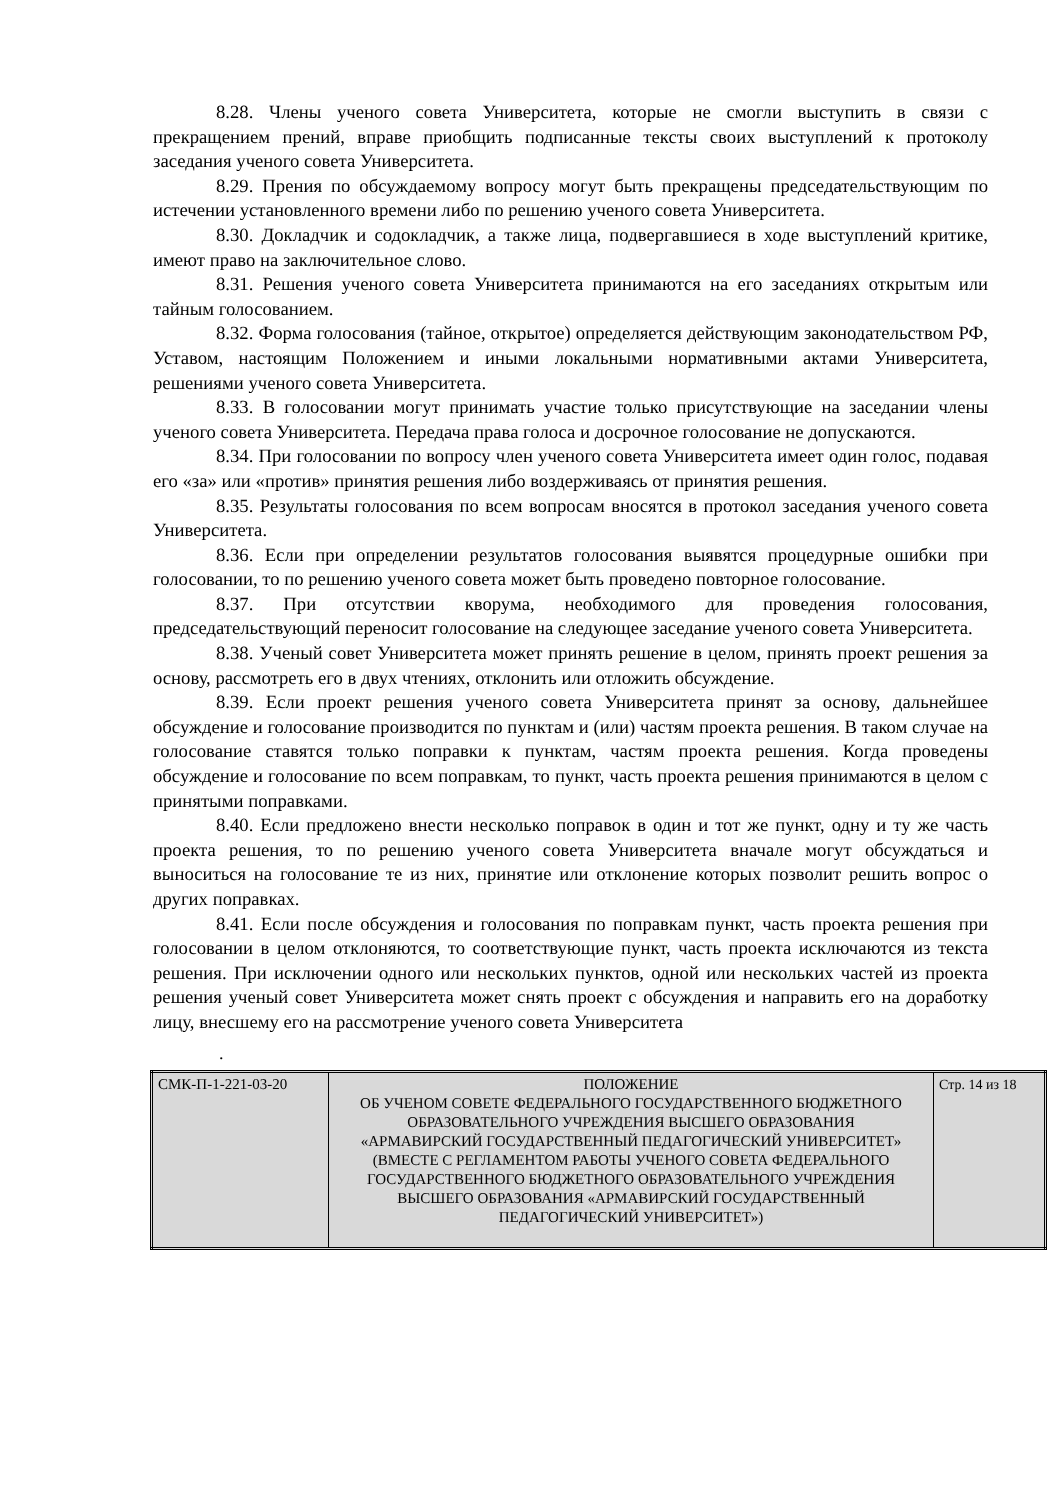8.28. Члены ученого совета Университета, которые не смогли выступить в связи с прекращением прений, вправе приобщить подписанные тексты своих выступлений к протоколу заседания ученого совета Университета.
8.29. Прения по обсуждаемому вопросу могут быть прекращены председательствующим по истечении установленного времени либо по решению ученого совета Университета.
8.30. Докладчик и содокладчик, а также лица, подвергавшиеся в ходе выступлений критике, имеют право на заключительное слово.
8.31. Решения ученого совета Университета принимаются на его заседаниях открытым или тайным голосованием.
8.32. Форма голосования (тайное, открытое) определяется действующим законодательством РФ, Уставом, настоящим Положением и иными локальными нормативными актами Университета, решениями ученого совета Университета.
8.33. В голосовании могут принимать участие только присутствующие на заседании члены ученого совета Университета. Передача права голоса и досрочное голосование не допускаются.
8.34. При голосовании по вопросу член ученого совета Университета имеет один голос, подавая его «за» или «против» принятия решения либо воздерживаясь от принятия решения.
8.35. Результаты голосования по всем вопросам вносятся в протокол заседания ученого совета Университета.
8.36. Если при определении результатов голосования выявятся процедурные ошибки при голосовании, то по решению ученого совета может быть проведено повторное голосование.
8.37. При отсутствии кворума, необходимого для проведения голосования, председательствующий переносит голосование на следующее заседание ученого совета Университета.
8.38. Ученый совет Университета может принять решение в целом, принять проект решения за основу, рассмотреть его в двух чтениях, отклонить или отложить обсуждение.
8.39. Если проект решения ученого совета Университета принят за основу, дальнейшее обсуждение и голосование производится по пунктам и (или) частям проекта решения. В таком случае на голосование ставятся только поправки к пунктам, частям проекта решения. Когда проведены обсуждение и голосование по всем поправкам, то пункт, часть проекта решения принимаются в целом с принятыми поправками.
8.40. Если предложено внести несколько поправок в один и тот же пункт, одну и ту же часть проекта решения, то по решению ученого совета Университета вначале могут обсуждаться и выноситься на голосование те из них, принятие или отклонение которых позволит решить вопрос о других поправках.
8.41. Если после обсуждения и голосования по поправкам пункт, часть проекта решения при голосовании в целом отклоняются, то соответствующие пункт, часть проекта исключаются из текста решения. При исключении одного или нескольких пунктов, одной или нескольких частей из проекта решения ученый совет Университета может снять проект с обсуждения и направить его на доработку лицу, внесшему его на рассмотрение ученого совета Университета
.
| СМК-П-1-221-03-20 | ПОЛОЖЕНИЕ ОБ УЧЕНОМ СОВЕТЕ ФЕДЕРАЛЬНОГО ГОСУДАРСТВЕННОГО БЮДЖЕТНОГО ОБРАЗОВАТЕЛЬНОГО УЧРЕЖДЕНИЯ ВЫСШЕГО ОБРАЗОВАНИЯ «АРМАВИРСКИЙ ГОСУДАРСТВЕННЫЙ ПЕДАГОГИЧЕСКИЙ УНИВЕРСИТЕТ» (ВМЕСТЕ С РЕГЛАМЕНТОМ РАБОТЫ УЧЕНОГО СОВЕТА ФЕДЕРАЛЬНОГО ГОСУДАРСТВЕННОГО БЮДЖЕТНОГО ОБРАЗОВАТЕЛЬНОГО УЧРЕЖДЕНИЯ ВЫСШЕГО ОБРАЗОВАНИЯ «АРМАВИРСКИЙ ГОСУДАРСТВЕННЫЙ ПЕДАГОГИЧЕСКИЙ УНИВЕРСИТЕТ») | Стр. 14 из 18 |